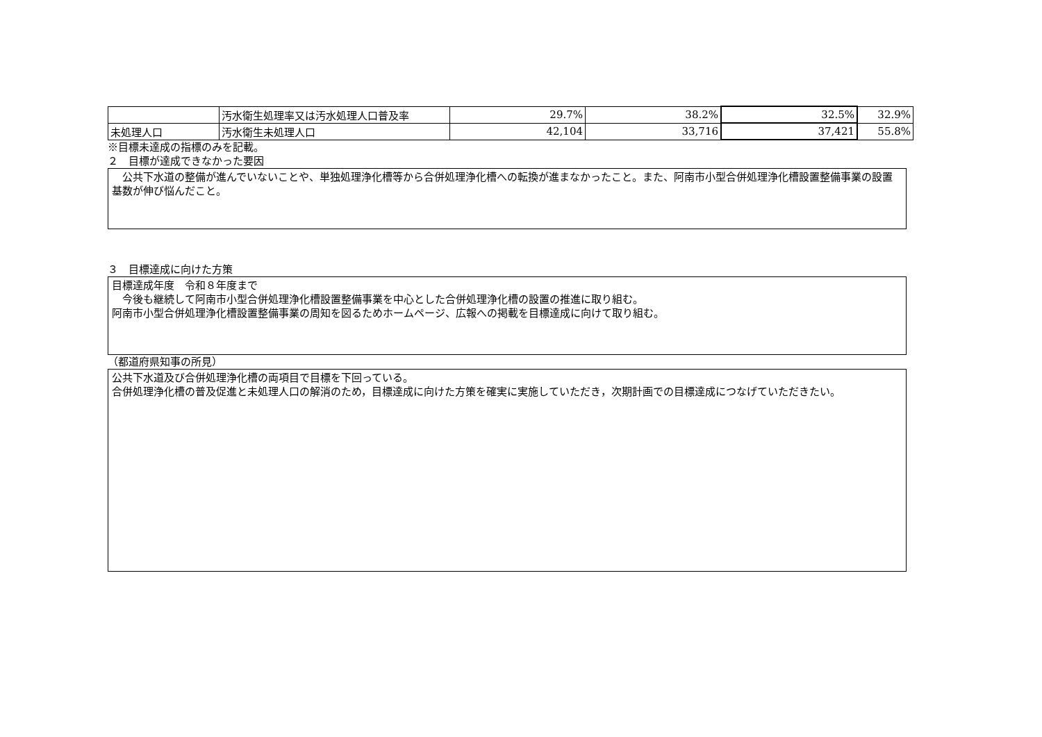| | 汚水衛生処理率又は汚水処理人口普及率 | 29.7% | 38.2% | 32.5% | 32.9% |
| 未処理人口 | 汚水衛生未処理人口 | 42,104 | 33,716 | 37,421 | 55.8% |
※目標未達成の指標のみを記載。
２　目標が達成できなかった要因
　公共下水道の整備が進んでいないことや、単独処理浄化槽等から合併処理浄化槽への転換が進まなかったこと。また、阿南市小型合併処理浄化槽設置整備事業の設置基数が伸び悩んだこと。
３　目標達成に向けた方策
目標達成年度　令和８年度まで
　今後も継続して阿南市小型合併処理浄化槽設置整備事業を中心とした合併処理浄化槽の設置の推進に取り組む。
阿南市小型合併処理浄化槽設置整備事業の周知を図るためホームページ、広報への掲載を目標達成に向けて取り組む。
（都道府県知事の所見）
公共下水道及び合併処理浄化槽の両項目で目標を下回っている。
合併処理浄化槽の普及促進と未処理人口の解消のため，目標達成に向けた方策を確実に実施していただき，次期計画での目標達成につなげていただきたい。